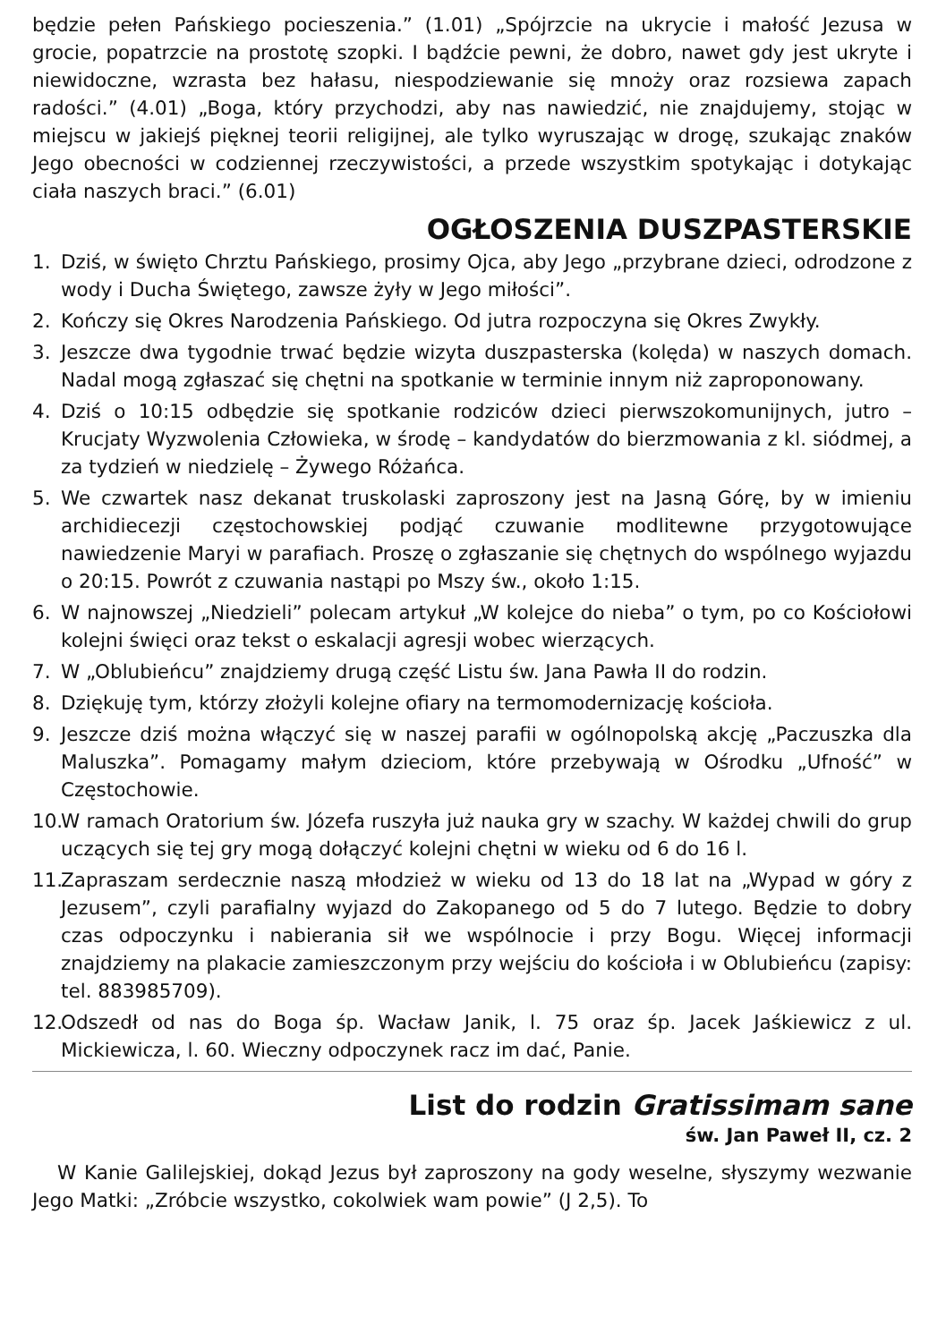będzie pełen Pańskiego pocieszenia.” (1.01) „Spójrzcie na ukrycie i małość Jezusa w grocie, popatrzcie na prostotę szopki. I bądźcie pewni, że dobro, nawet gdy jest ukryte i niewidoczne, wzrasta bez hałasu, niespodziewanie się mnoży oraz rozsiewa zapach radości.” (4.01) „Boga, który przychodzi, aby nas nawiedzić, nie znajdujemy, stojąc w miejscu w jakiejś pięknej teorii religijnej, ale tylko wyruszając w drogę, szukając znaków Jego obecności w codziennej rzeczywistości, a przede wszystkim spotykając i dotykając ciała naszych braci.” (6.01)
OGŁOSZENIA DUSZPASTERSKIE
1. Dziś, w święto Chrztu Pańskiego, prosimy Ojca, aby Jego „przybrane dzieci, odrodzone z wody i Ducha Świętego, zawsze żyły w Jego miłości”.
2. Kończy się Okres Narodzenia Pańskiego. Od jutra rozpoczyna się Okres Zwykły.
3. Jeszcze dwa tygodnie trwać będzie wizyta duszpasterska (kolęda) w naszych domach. Nadal mogą zgłaszać się chętni na spotkanie w terminie innym niż zaproponowany.
4. Dziś o 10:15 odbędzie się spotkanie rodziców dzieci pierwszokomunijnych, jutro – Krucjaty Wyzwolenia Człowieka, w środę – kandydatów do bierzmowania z kl. siódmej, a za tydzień w niedzielę – Żywego Różańca.
5. We czwartek nasz dekanat truskolaski zaproszony jest na Jasną Górę, by w imieniu archidiecezji częstochowskiej podjąć czuwanie modlitewne przygotowujące nawiedzenie Maryi w parafiach. Proszę o zgłaszanie się chętnych do wspólnego wyjazdu o 20:15. Powrót z czuwania nastąpi po Mszy św., około 1:15.
6. W najnowszej „Niedzieli” polecam artykuł „W kolejce do nieba” o tym, po co Kościołowi kolejni święci oraz tekst o eskalacji agresji wobec wierzących.
7. W „Oblubieńcu” znajdziemy drugą część Listu św. Jana Pawła II do rodzin.
8. Dziękuję tym, którzy złożyli kolejne ofiary na termomodernizację kościoła.
9. Jeszcze dziś można włączyć się w naszej parafii w ogólnopolską akcję „Paczuszka dla Maluszka”. Pomagamy małym dzieciom, które przebywają w Ośrodku „Ufność” w Częstochowie.
10. W ramach Oratorium św. Józefa ruszyła już nauka gry w szachy. W każdej chwili do grup uczących się tej gry mogą dołączyć kolejni chętni w wieku od 6 do 16 l.
11. Zapraszam serdecznie naszą młodzież w wieku od 13 do 18 lat na „Wypad w góry z Jezusem”, czyli parafialny wyjazd do Zakopanego od 5 do 7 lutego. Będzie to dobry czas odpoczynku i nabierania sił we wspólnocie i przy Bogu. Więcej informacji znajdziemy na plakacie zamieszczonym przy wejściu do kościoła i w Oblubieńcu (zapisy: tel. 883985709).
12. Odszedł od nas do Boga śp. Wacław Janik, l. 75 oraz śp. Jacek Jaśkiewicz z ul. Mickiewicza, l. 60. Wieczny odpoczynek racz im dać, Panie.
List do rodzin Gratissimam sane
św. Jan Paweł II, cz. 2
W Kanie Galilejskiej, dokąd Jezus był zaproszony na gody weselne, słyszymy wezwanie Jego Matki: „Zróbcie wszystko, cokolwiek wam powie” (J 2,5). To